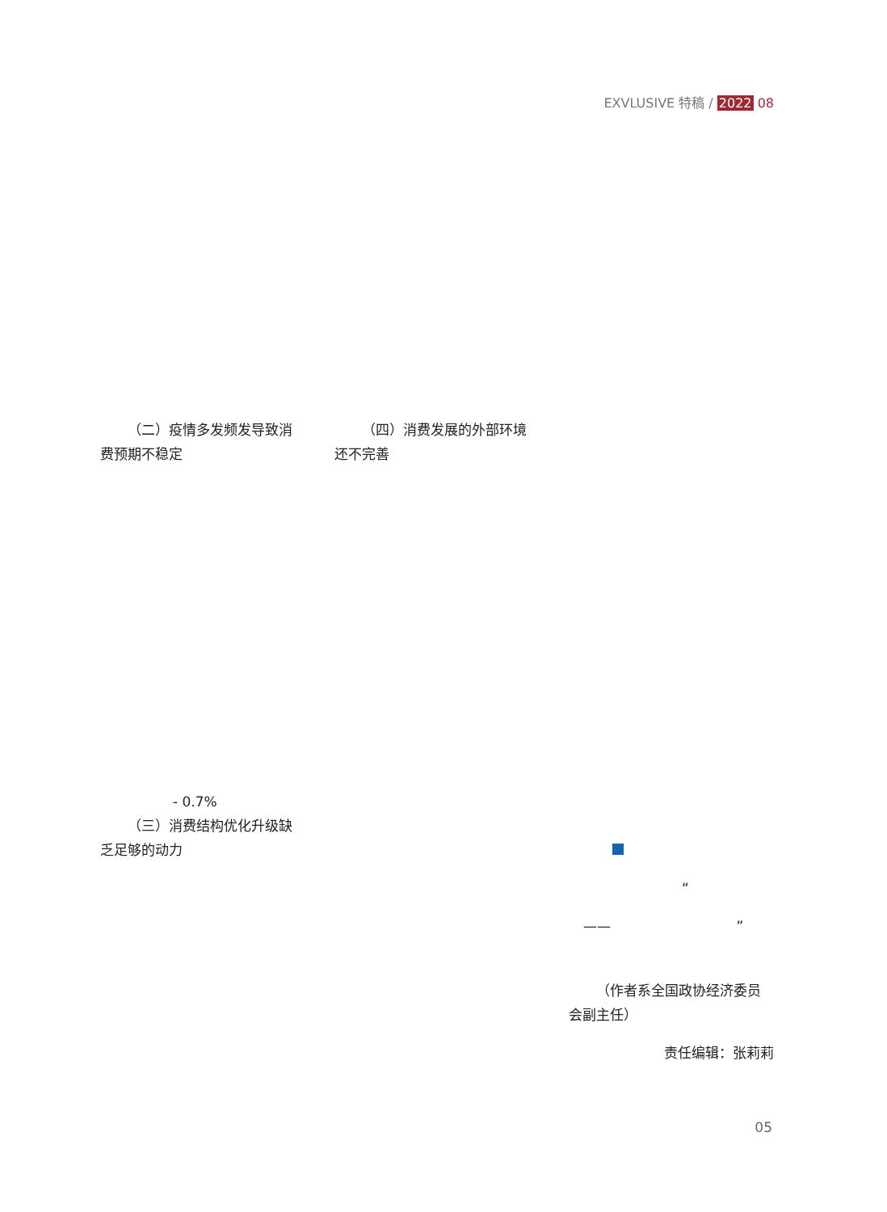EXVLUSIVE 特稿 / 2022 08
（二）疫情多发频发导致消费预期不稳定
- 0.7%
（三）消费结构优化升级缺乏足够的动力
（四）消费发展的外部环境还不完善
“
—— ”
（作者系全国政协经济委员会副主任）
责任编辑：张莉莉
05